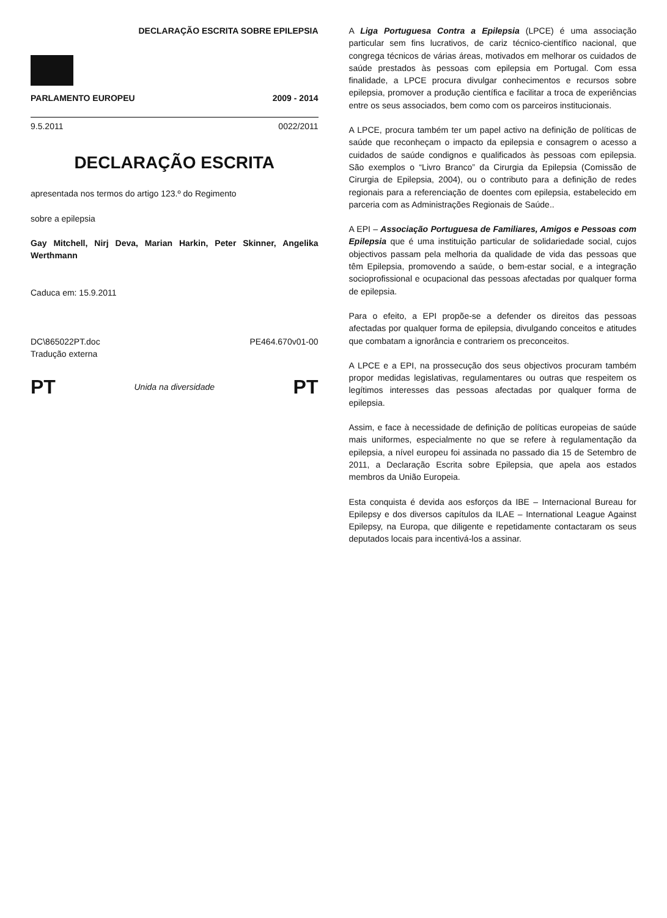DECLARAÇÃO ESCRITA SOBRE EPILEPSIA
PARLAMENTO EUROPEU 2009 - 2014
9.5.2011 0022/2011
DECLARAÇÃO ESCRITA
apresentada nos termos do artigo 123.º do Regimento
sobre a epilepsia
Gay Mitchell, Nirj Deva, Marian Harkin, Peter Skinner, Angelika Werthmann
Caduca em: 15.9.2011
DC\865022PT.doc
Tradução externa PE464.670v01-00
PT Unida na diversidade PT
A Liga Portuguesa Contra a Epilepsia (LPCE) é uma associação particular sem fins lucrativos, de cariz técnico-científico nacional, que congrega técnicos de várias áreas, motivados em melhorar os cuidados de saúde prestados às pessoas com epilepsia em Portugal. Com essa finalidade, a LPCE procura divulgar conhecimentos e recursos sobre epilepsia, promover a produção científica e facilitar a troca de experiências entre os seus associados, bem como com os parceiros institucionais.
A LPCE, procura também ter um papel activo na definição de políticas de saúde que reconheçam o impacto da epilepsia e consagrem o acesso a cuidados de saúde condignos e qualificados às pessoas com epilepsia. São exemplos o “Livro Branco” da Cirurgia da Epilepsia (Comissão de Cirurgia de Epilepsia, 2004), ou o contributo para a definição de redes regionais para a referenciação de doentes com epilepsia, estabelecido em parceria com as Administrações Regionais de Saúde..
A EPI – Associação Portuguesa de Familiares, Amigos e Pessoas com Epilepsia que é uma instituição particular de solidariedade social, cujos objectivos passam pela melhoria da qualidade de vida das pessoas que têm Epilepsia, promovendo a saúde, o bem-estar social, e a integração socioprofissional e ocupacional das pessoas afectadas por qualquer forma de epilepsia.
Para o efeito, a EPI propõe-se a defender os direitos das pessoas afectadas por qualquer forma de epilepsia, divulgando conceitos e atitudes que combatam a ignorância e contrariem os preconceitos.
A LPCE e a EPI, na prossecução dos seus objectivos procuram também propor medidas legislativas, regulamentares ou outras que respeitem os legítimos interesses das pessoas afectadas por qualquer forma de epilepsia.
Assim, e face à necessidade de definição de políticas europeias de saúde mais uniformes, especialmente no que se refere à regulamentação da epilepsia, a nível europeu foi assinada no passado dia 15 de Setembro de 2011, a Declaração Escrita sobre Epilepsia, que apela aos estados membros da União Europeia.
Esta conquista é devida aos esforços da IBE – Internacional Bureau for Epilepsy e dos diversos capítulos da ILAE – International League Against Epilepsy, na Europa, que diligente e repetidamente contactaram os seus deputados locais para incentivá-los a assinar.